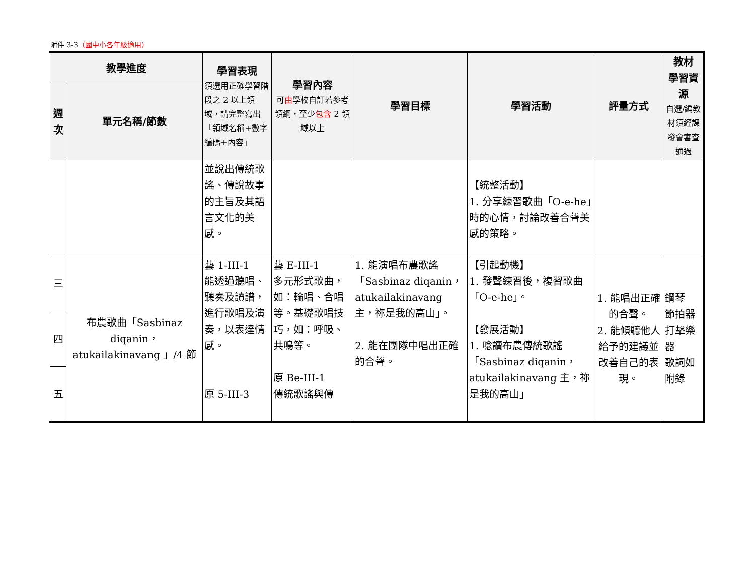附件 3-3（國中小各年級適用）
| 教學進度 | | 學習表現 須選用正確學習階段之 2 以上領域，請完整寫出「領域名稱+數字編碼+內容」 | 學習內容 可 由 學校自訂若參考領綱，至少 包含 2 領域以上 | 學習目標 | 學習活動 | 評量方式 | 教材 學習資源 自選/編教材須經課發會審查通過 |
| --- | --- | --- | --- | --- | --- | --- | --- |
| 週次 | 單元名稱/節數 | | | | | | |
| | | 並說出傳統歌謠、傳說故事的主旨及其語言文化的美感。 | | | 【統整活動】 1. 分享練習歌曲「O-e-he」時的心情，討論改善合聲美感的策略。 | | |
| 三 | 布農歌曲「Sasbinaz diqanin，atukailakinavang 」/4 節 | 藝 1-III-1 能透過聽唱、聽奏及讀譜，進行歌唱及演奏，以表達情感。 原 5-III-3 | 藝 E-III-1 多元形式歌曲，如：輪唱、合唱等。基礎歌唱技巧，如：呼吸、共鳴等。 原 Be-III-1 傳統歌謠與傳 | 1. 能演唱布農歌謠「Sasbinaz diqanin，atukailakinavang 主，祢是我的高山」。 2. 能在團隊中唱出正確的合聲。 | 【引起動機】 1. 發聲練習後，複習歌曲「O-e-he」。 【發展活動】 1. 唸讀布農傳統歌謠「Sasbinaz diqanin，atukailakinavang 主，祢是我的高山」 | 1. 能唱出正確的合聲。 2. 能傾聽他人給予的建議並改善自己的表現。 | 鋼琴 節拍器 打擊樂器 歌詞如附錄 |
| 四 | | | | | | | |
| 五 | | | | | | | |